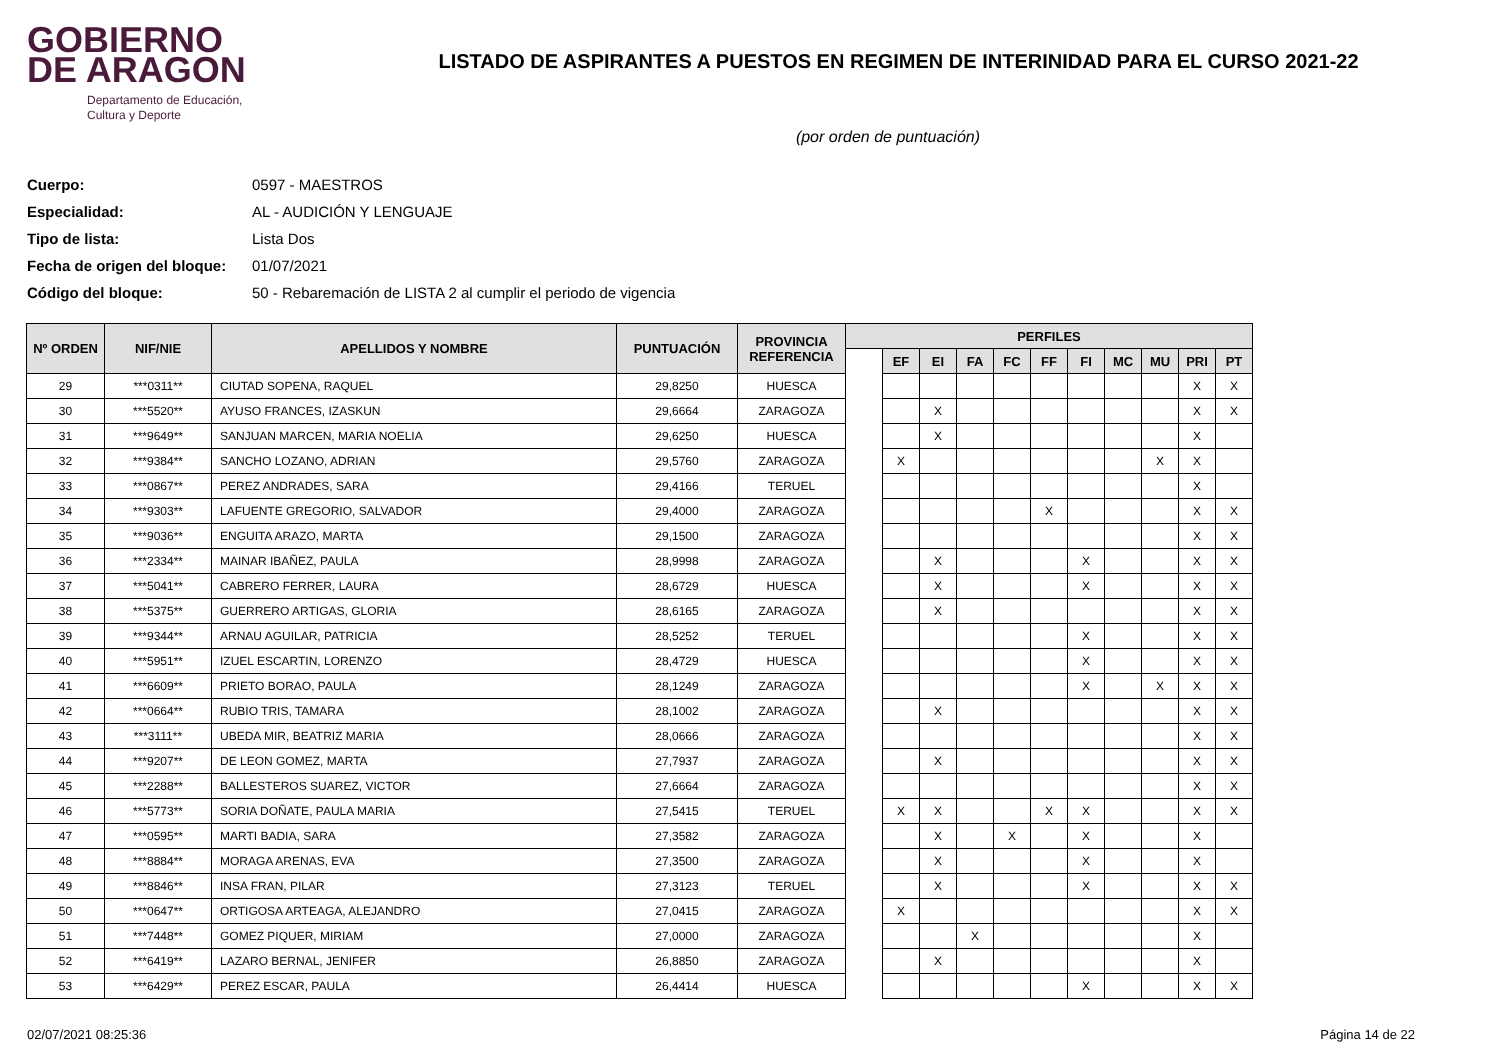GOBIERNO
DE ARAGON
Departamento de Educación,
Cultura y Deporte
LISTADO DE ASPIRANTES A PUESTOS EN REGIMEN DE INTERINIDAD PARA EL CURSO 2021-22
(por orden de puntuación)
Cuerpo: 0597 - MAESTROS
Especialidad: AL - AUDICIÓN Y LENGUAJE
Tipo de lista: Lista Dos
Fecha de origen del bloque: 01/07/2021
Código del bloque: 50 - Rebaremación de LISTA 2 al cumplir el periodo de vigencia
| Nº ORDEN | NIF/NIE | APELLIDOS Y NOMBRE | PUNTUACIÓN | PROVINCIA REFERENCIA | PERFILES | | | | | | | | | | |
| --- | --- | --- | --- | --- | --- | --- | --- | --- | --- | --- | --- | --- | --- | --- | --- |
| | | | | | | EF | EI | FA | FC | FF | FI | MC | MU | PRI | PT |
| 29 | ***0311** | CIUTAD SOPENA, RAQUEL | 29,8250 | HUESCA | | | | | | | | | | X | X |
| 30 | ***5520** | AYUSO FRANCES, IZASKUN | 29,6664 | ZARAGOZA | | | X | | | | | | | X | X |
| 31 | ***9649** | SANJUAN MARCEN, MARIA NOELIA | 29,6250 | HUESCA | | | X | | | | | | | X | |
| 32 | ***9384** | SANCHO LOZANO, ADRIAN | 29,5760 | ZARAGOZA | | X | | | | | | | X | X | |
| 33 | ***0867** | PEREZ ANDRADES, SARA | 29,4166 | TERUEL | | | | | | | | | | X | |
| 34 | ***9303** | LAFUENTE GREGORIO, SALVADOR | 29,4000 | ZARAGOZA | | | | | | X | | | | X | X |
| 35 | ***9036** | ENGUITA ARAZO, MARTA | 29,1500 | ZARAGOZA | | | | | | | | | | X | X |
| 36 | ***2334** | MAINAR IBAÑEZ, PAULA | 28,9998 | ZARAGOZA | | | X | | | | X | | | X | X |
| 37 | ***5041** | CABRERO FERRER, LAURA | 28,6729 | HUESCA | | | X | | | | X | | | X | X |
| 38 | ***5375** | GUERRERO ARTIGAS, GLORIA | 28,6165 | ZARAGOZA | | | X | | | | | | | X | X |
| 39 | ***9344** | ARNAU AGUILAR, PATRICIA | 28,5252 | TERUEL | | | | | | | X | | | X | X |
| 40 | ***5951** | IZUEL ESCARTIN, LORENZO | 28,4729 | HUESCA | | | | | | | X | | | X | X |
| 41 | ***6609** | PRIETO BORAO, PAULA | 28,1249 | ZARAGOZA | | | | | | | X | | X | X | X |
| 42 | ***0664** | RUBIO TRIS, TAMARA | 28,1002 | ZARAGOZA | | | X | | | | | | | X | X |
| 43 | ***3111** | UBEDA MIR, BEATRIZ MARIA | 28,0666 | ZARAGOZA | | | | | | | | | | X | X |
| 44 | ***9207** | DE LEON GOMEZ, MARTA | 27,7937 | ZARAGOZA | | | X | | | | | | | X | X |
| 45 | ***2288** | BALLESTEROS SUAREZ, VICTOR | 27,6664 | ZARAGOZA | | | | | | | | | | X | X |
| 46 | ***5773** | SORIA DOÑATE, PAULA MARIA | 27,5415 | TERUEL | | X | X | | | X | X | | | X | X |
| 47 | ***0595** | MARTI BADIA, SARA | 27,3582 | ZARAGOZA | | | X | | X | | X | | | X | |
| 48 | ***8884** | MORAGA ARENAS, EVA | 27,3500 | ZARAGOZA | | | X | | | | X | | | X | |
| 49 | ***8846** | INSA FRAN, PILAR | 27,3123 | TERUEL | | | X | | | | X | | | X | X |
| 50 | ***0647** | ORTIGOSA ARTEAGA, ALEJANDRO | 27,0415 | ZARAGOZA | | X | | | | | | | | X | X |
| 51 | ***7448** | GOMEZ PIQUER, MIRIAM | 27,0000 | ZARAGOZA | | | | X | | | | | | X | |
| 52 | ***6419** | LAZARO BERNAL, JENIFER | 26,8850 | ZARAGOZA | | | X | | | | | | | X | |
| 53 | ***6429** | PEREZ ESCAR, PAULA | 26,4414 | HUESCA | | | | | | | X | | | X | X |
02/07/2021 08:25:36 Página 14 de 22